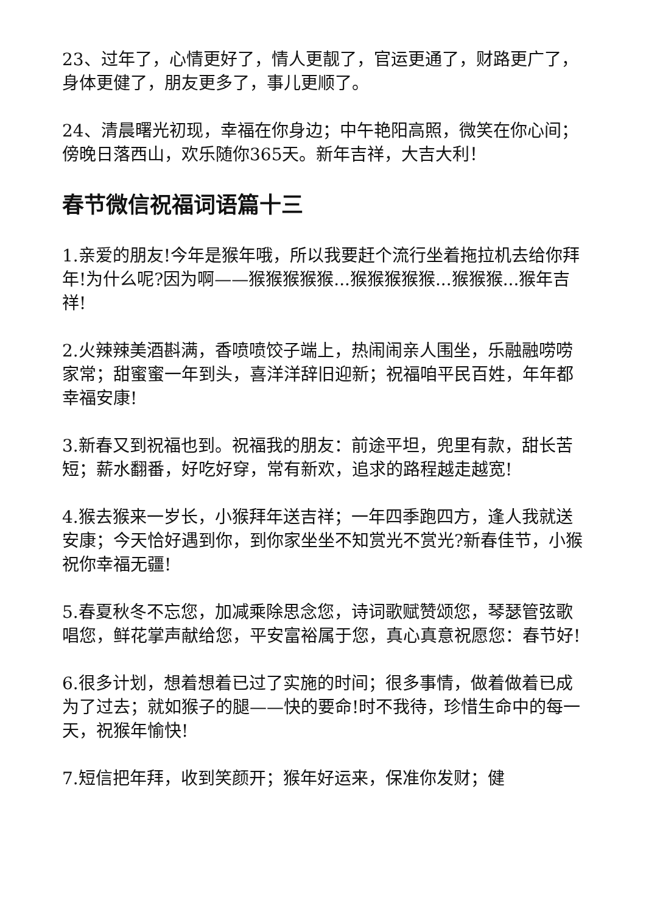23、过年了，心情更好了，情人更靓了，官运更通了，财路更广了，身体更健了，朋友更多了，事儿更顺了。
24、清晨曙光初现，幸福在你身边；中午艳阳高照，微笑在你心间；傍晚日落西山，欢乐随你365天。新年吉祥，大吉大利！
春节微信祝福词语篇十三
1.亲爱的朋友!今年是猴年哦，所以我要赶个流行坐着拖拉机去给你拜年!为什么呢?因为啊——猴猴猴猴猴...猴猴猴猴猴...猴猴猴...猴年吉祥!
2.火辣辣美酒斟满，香喷喷饺子端上，热闹闹亲人围坐，乐融融唠唠家常；甜蜜蜜一年到头，喜洋洋辞旧迎新；祝福咱平民百姓，年年都幸福安康!
3.新春又到祝福也到。祝福我的朋友：前途平坦，兜里有款，甜长苦短；薪水翻番，好吃好穿，常有新欢，追求的路程越走越宽!
4.猴去猴来一岁长，小猴拜年送吉祥；一年四季跑四方，逢人我就送安康；今天恰好遇到你，到你家坐坐不知赏光不赏光?新春佳节，小猴祝你幸福无疆!
5.春夏秋冬不忘您，加减乘除思念您，诗词歌赋赞颂您，琴瑟管弦歌唱您，鲜花掌声献给您，平安富裕属于您，真心真意祝愿您：春节好!
6.很多计划，想着想着已过了实施的时间；很多事情，做着做着已成为了过去；就如猴子的腿——快的要命!时不我待，珍惜生命中的每一天，祝猴年愉快!
7.短信把年拜，收到笑颜开；猴年好运来，保准你发财；健